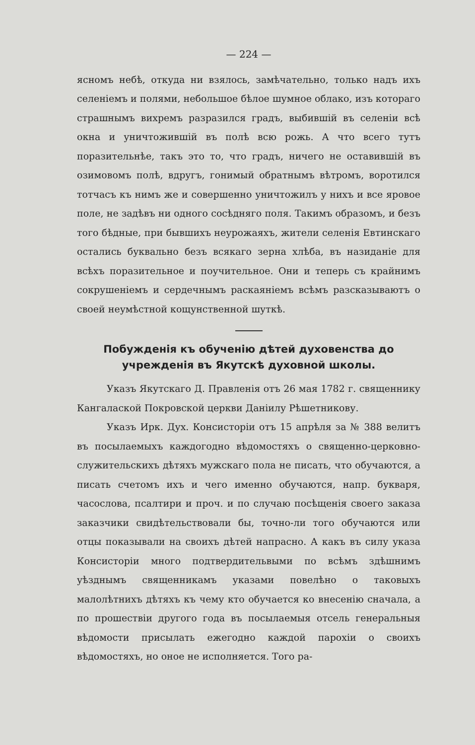— 224 —
ясномъ небѣ, откуда ни взялось, замѣчательно, только надъ ихъ селеніемъ и полями, небольшое бѣлое шумное облако, изъ котораго страшнымъ вихремъ разразился градъ, выбившій въ селеніи всѣ окна и уничтожившій въ полѣ всю рожь. А что всего тутъ поразительнѣе, такъ это то, что градъ, ничего не оставившій въ озимовомъ полѣ, вдругъ, гонимый обратнымъ вѣтромъ, воротился тотчасъ къ нимъ же и совершенно уничтожилъ у нихъ и все яровое поле, не задѣвъ ни одного сосѣдняго поля. Такимъ образомъ, и безъ того бѣдные, при бывшихъ неурожаяхъ, жители селенія Евтинскаго остались буквально безъ всякаго зерна хлѣба, въ назиданіе для всѣхъ поразительное и поучительное. Они и теперь съ крайнимъ сокрушеніемъ и сердечнымъ раскаяніемъ всѣмъ разсказываютъ о своей неумѣстной кощунственной шуткѣ.
Побужденія къ обученію дѣтей духовенства до учрежденія въ Якутскѣ духовной школы.
Указъ Якутскаго Д. Правленія отъ 26 мая 1782 г. священнику Кангалаской Покровской церкви Даніилу Рѣшетникову.
Указъ Ирк. Дух. Консисторіи отъ 15 апрѣля за № 388 велитъ въ посылаемыхъ каждогодно вѣдомостяхъ о священно-церковно-служительскихъ дѣтяхъ мужскаго пола не писать, что обучаются, а писать счетомъ ихъ и чего именно обучаются, напр. букваря, часослова, псалтири и проч. и по случаю посѣщенія своего заказа заказчики свидѣтельствовали бы, точно-ли того обучаются или отцы показывали на своихъ дѣтей напрасно. А какъ въ силу указа Консисторіи много подтвердительвыми по всѣмъ здѣшнимъ уѣзднымъ священникамъ указами повелѣно о таковыхъ малолѣтнихъ дѣтяхъ къ чему кто обучается ко внесенію сначала, а по прошествіи другого года въ посылаемыя отсель генеральныя вѣдомости присылать ежегодно каждой парохіи о своихъ вѣдомостяхъ, но оное не исполняется. Того ра-